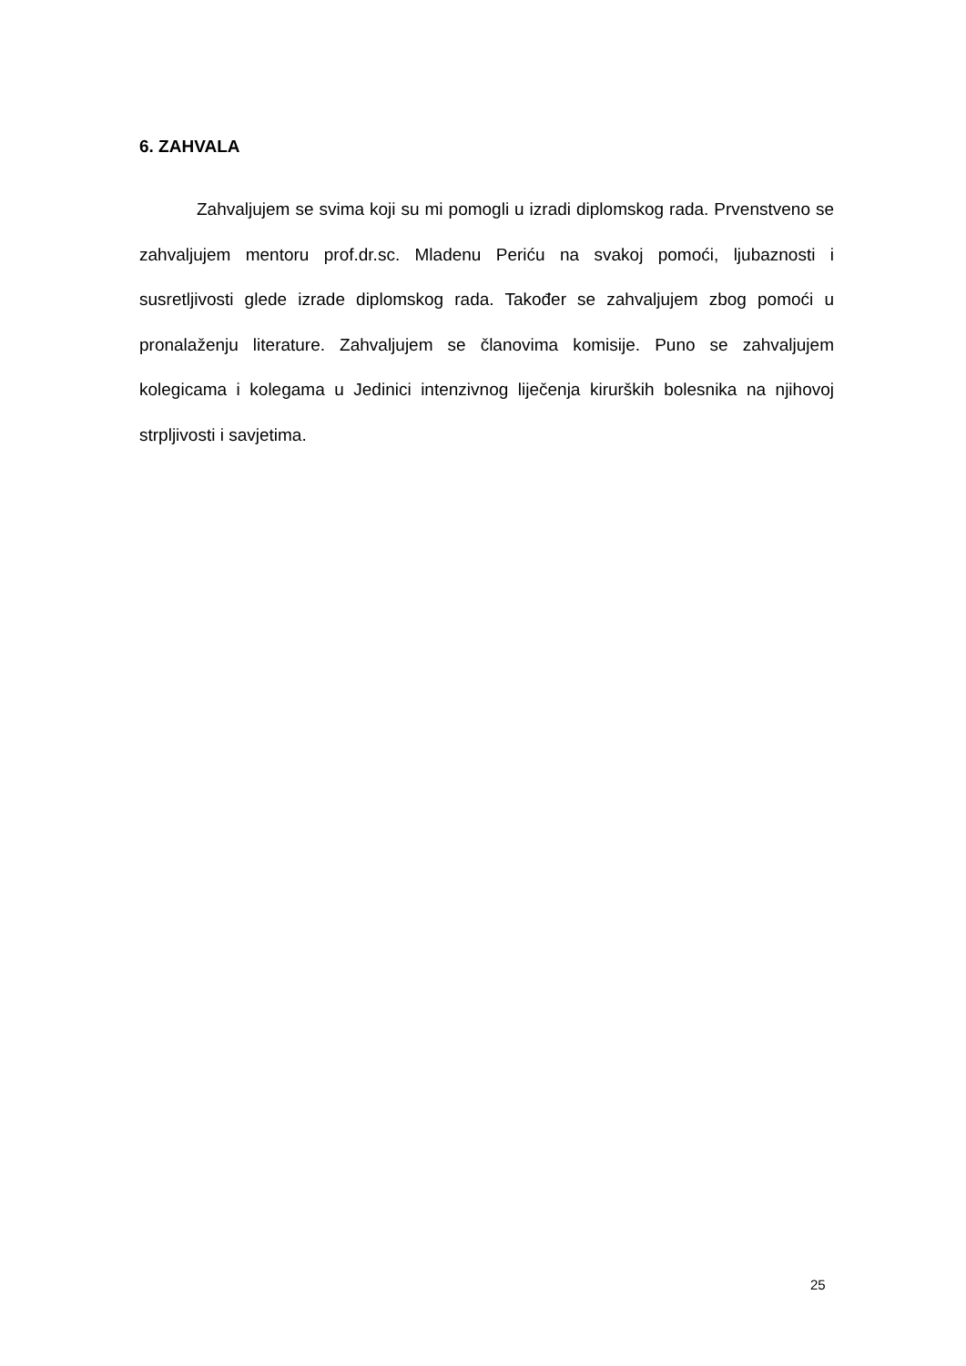6. ZAHVALA
Zahvaljujem se svima koji su mi pomogli u izradi diplomskog rada. Prvenstveno se zahvaljujem mentoru prof.dr.sc. Mladenu Periću na svakoj pomoći, ljubaznosti i susretljivosti glede izrade diplomskog rada. Također se zahvaljujem zbog pomoći u pronalaženju literature. Zahvaljujem se članovima komisije. Puno se zahvaljujem kolegicama i kolegama u Jedinici intenzivnog liječenja kirurških bolesnika na njihovoj strpljivosti i savjetima.
25